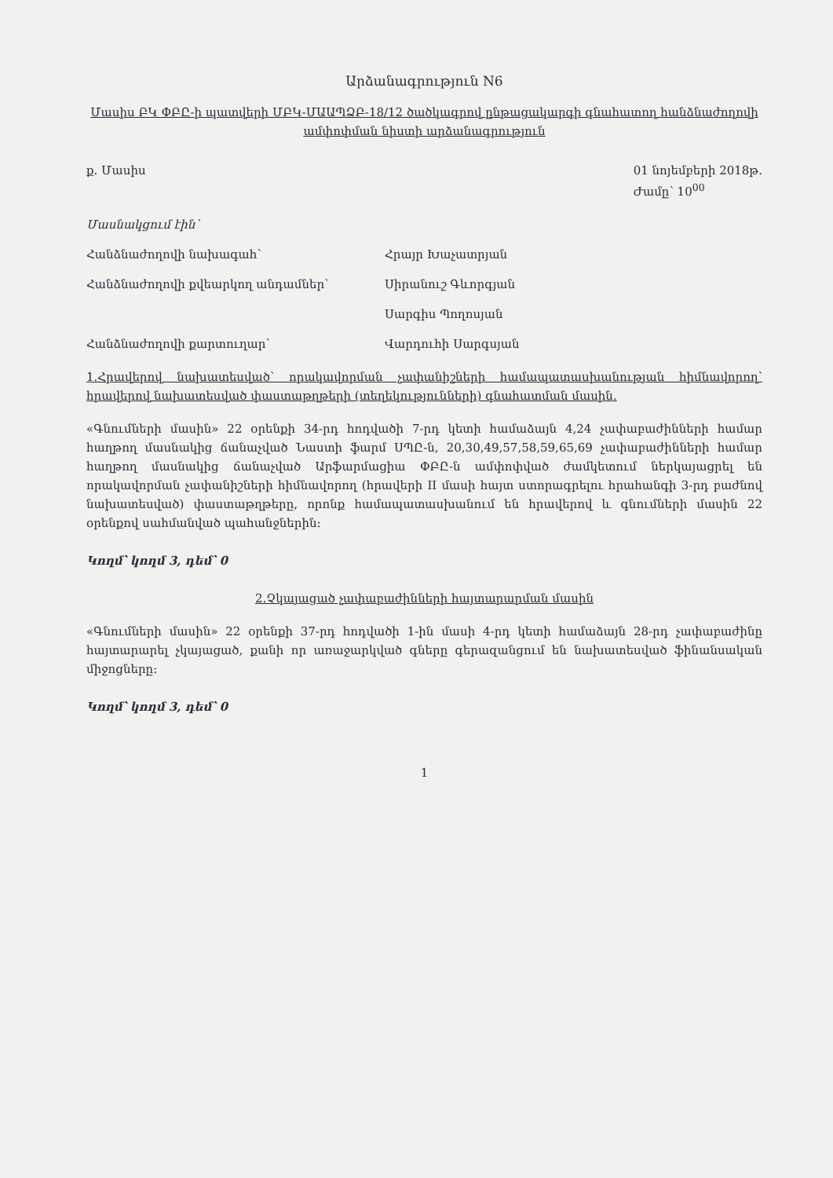Արձանագրություն N6
Մասիս ԲԿ ՓԲԸ-ի պատվերի ՄԲԿ-ՄԱԱՊՁԲ-18/12 ծածկագրով ընթացակարգի գնահատող հանձնաժողովի ամփոփման նիստի արձանագրություն
ք. Մասիս 01 նոյեմբերի 2018թ.
Ժամը՝ 10<sup>00</sup>
Մասնակցում էին՝
Հանձնաժողովի նախագահ՝ Հրայր Խաչատրյան
Հանձնաժողովի քվեարկող անդամներ՝ Սիրանուշ Գևորգյան
Սարգիս Պողոսյան
Հանձնաժողովի քարտուղար՝ Վարդուհի Սարգսյան
1.Հրավերով նախատեսված՝ որակավորման չափանիշների համապատասխանության հիմնավորող՝ հրավերով նախատեսված փաստաթղթերի (տեղեկությունների) գնահատման մասին.
«Գնումների մասին» 22 օրենքի 34-րդ հոդվածի 7-րդ կետի համաձայն 4,24 չափաբաժինների համար հաղթող մասնակից ճանաչված Նաստի ֆարմ ՍՊԸ-ն, 20,30,49,57,58,59,65,69 չափաբաժինների համար հաղթող մասնակից ճանաչված Արֆարմացիա ՓԲԸ-ն ամփոփված ժամկետում ներկայացրել են որակավորման չափանիշների հիմնավորող (հրավերի II մասի հայտ ստորագրելու հրահանգի 3-րդ բաժնով նախատեսված) փաստաթղթերը, որոնք համապատասխանում են հրավերով և գնումների մասին 22 օրենքով սահմանված պահանջներին:
Կողմ՝ կողմ 3, դեմ՝ 0
2.Չկայացած չափաբաժինների հայտարարման մասին
«Գնումների մասին» 22 օրենքի 37-րդ հոդվածի 1-ին մասի 4-րդ կետի համաձայն 28-րդ չափաբաժինը հայտարարել չկայացած, քանի որ առաջարկված գները գերազանցում են նախատեսված ֆինանսական միջոցները:
Կողմ՝ կողմ 3, դեմ՝ 0
1